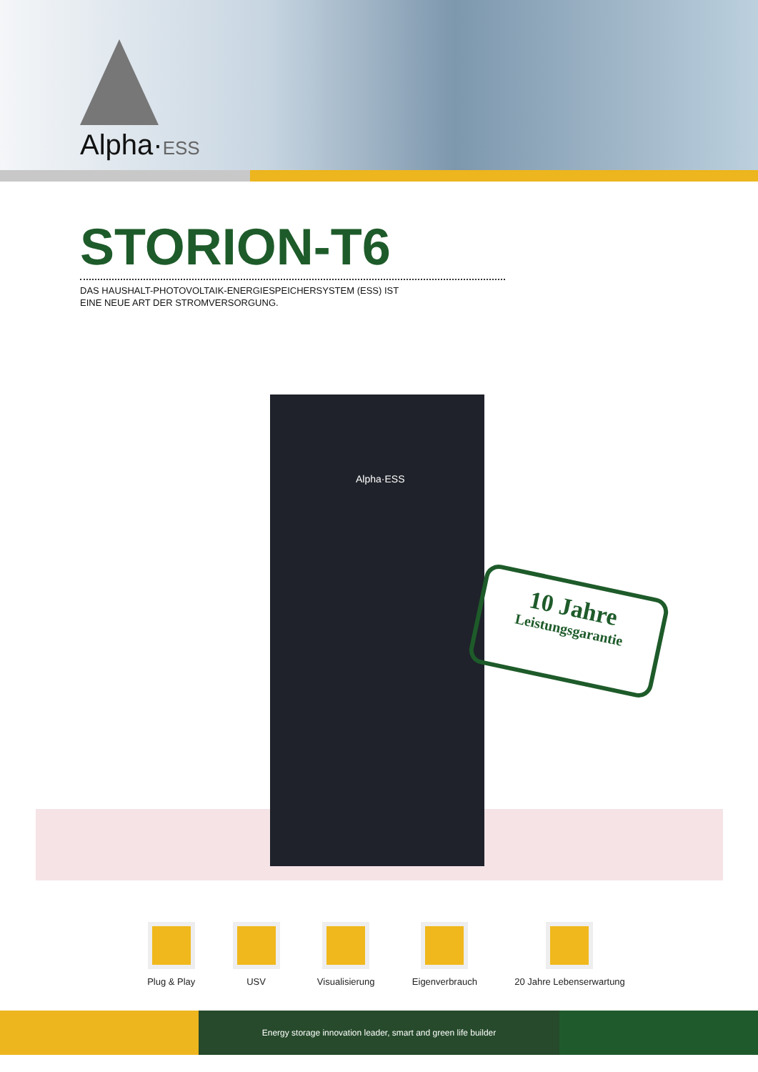Alpha·ESS
STORION-T6
DAS HAUSHALT-PHOTOVOLTAIK-ENERGIESPEICHERSYSTEM (ESS) IST
EINE NEUE ART DER STROMVERSORGUNG.
Alpha·ESS
10 Jahre
Leistungsgarantie
Plug & Play USV Visualisierung Eigenverbrauch 20 Jahre Lebenserwartung
Energy storage innovation leader, smart and green life builder